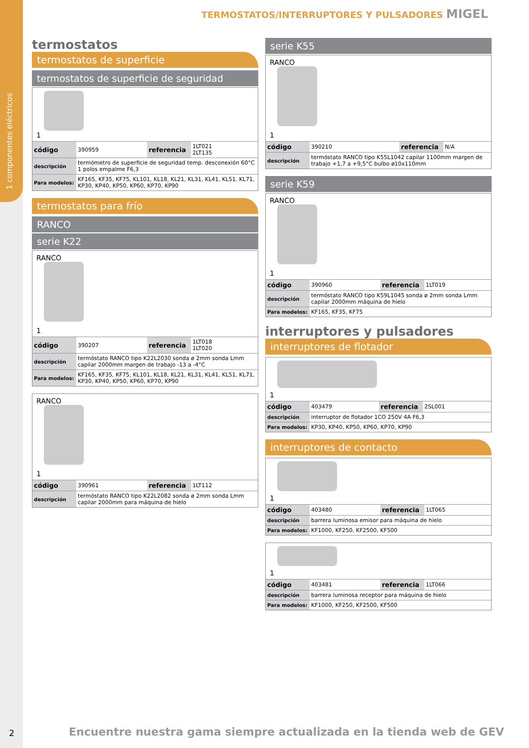1 componentes eléctricos
TERMOSTATOS/INTERRUPTORES Y PULSADORES MIGEL
termostatos
termostatos de superficie
termostatos de superficie de seguridad
1
| código | 390959 | referencia | 1LT021 2LT135 |
| descripción | termómetro de superficie de seguridad temp. desconexión 60°C 1 polos empalme F6,3 | | |
| Para modelos: | KF165, KF35, KF75, KL101, KL18, KL21, KL31, KL41, KL51, KL71, KP30, KP40, KP50, KP60, KP70, KP90 | | |
termostatos para frío
RANCO
serie K22
RANCO
1
| código | 390207 | referencia | 1LT018 1LT020 |
| descripción | termóstato RANCO tipo K22L2030 sonda ø 2mm sonda Lmm capilar 2000mm margen de trabajo -13 a -4°C | | |
| Para modelos: | KF165, KF35, KF75, KL101, KL18, KL21, KL31, KL41, KL51, KL71, KP30, KP40, KP50, KP60, KP70, KP90 | | |
RANCO
1
| código | 390961 | referencia | 1LT112 |
| descripción | termóstato RANCO tipo K22L2082 sonda ø 2mm sonda Lmm capilar 2000mm para máquina de hielo | | |
serie K55
RANCO
1
| código | 390210 | referencia | N/A |
| descripción | termóstato RANCO tipo K55L1042 capilar 1100mm margen de trabajo +1,7 a +9,5°C bulbo ø10x110mm | | |
serie K59
RANCO
1
| código | 390960 | referencia | 1LT019 |
| descripción | termóstato RANCO tipo K59L1045 sonda ø 2mm sonda Lmm capilar 2000mm máquina de hielo | | |
| Para modelos: | KF165, KF35, KF75 | | |
interruptores y pulsadores
interruptores de flotador
1
| código | 403479 | referencia | 2SL001 |
| descripción | interruptor de flotador 1CO 250V 4A F6,3 | | |
| Para modelos: | KP30, KP40, KP50, KP60, KP70, KP90 | | |
interruptores de contacto
1
| código | 403480 | referencia | 1LT065 |
| descripción | barrera luminosa emisor para máquina de hielo | | |
| Para modelos: | KF1000, KF250, KF2500, KF500 | | |
1
| código | 403481 | referencia | 1LT066 |
| descripción | barrera luminosa receptor para máquina de hielo | | |
| Para modelos: | KF1000, KF250, KF2500, KF500 | | |
2
Encuentre nuestra gama siempre actualizada en la tienda web de GEV